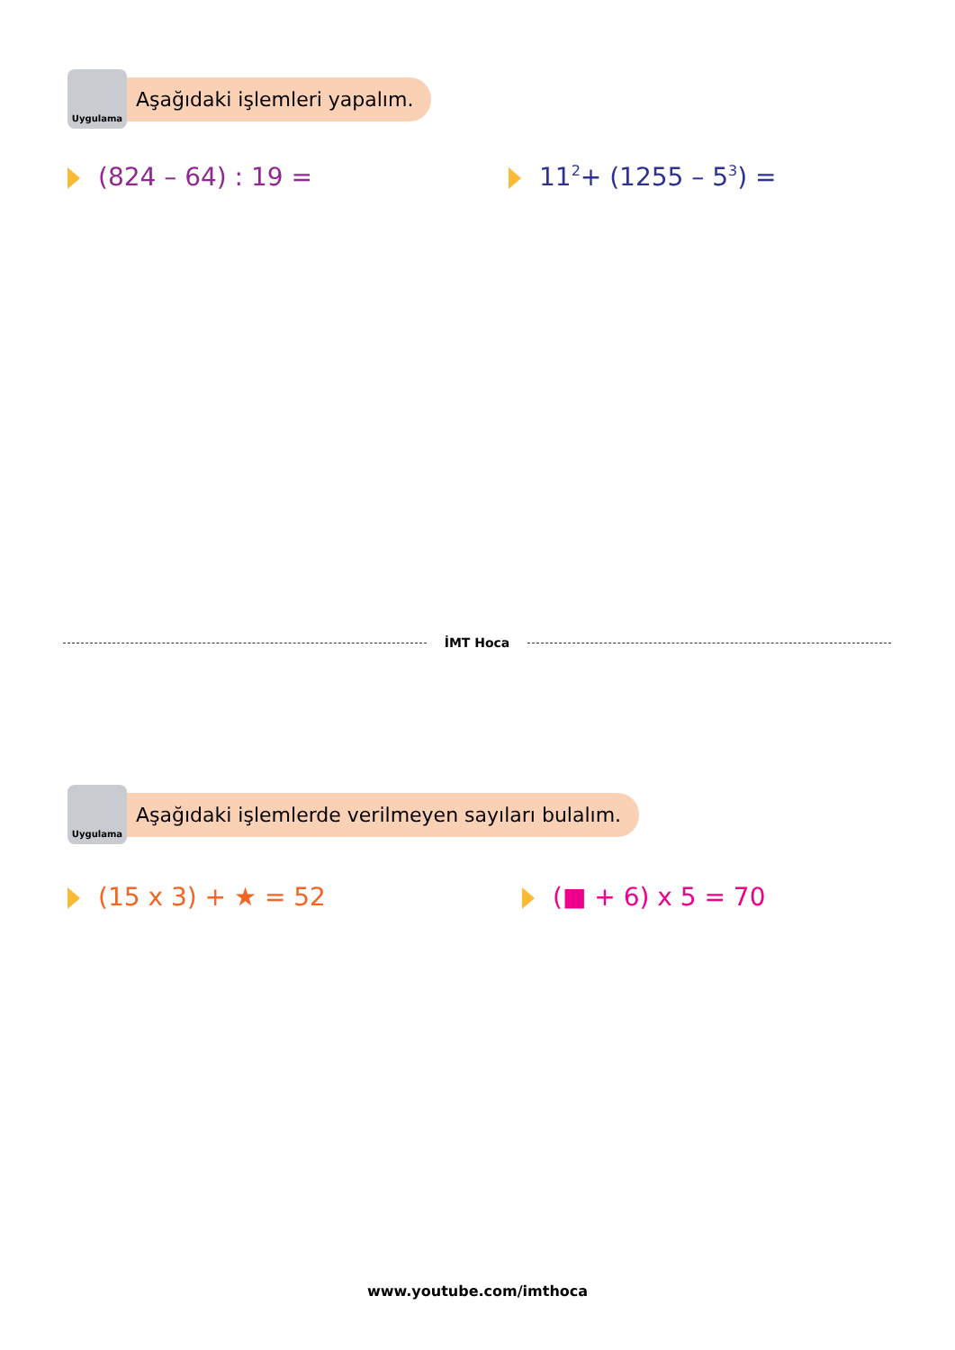Uygulama
Aşağıdaki işlemleri yapalım.
(824 – 64) : 19 = 11<sup>2</sup> + (1255 – 5<sup>3</sup>) =
İMT Hoca
Uygulama
Aşağıdaki işlemlerde verilmeyen sayıları bulalım.
(15 x 3) + ★ = 52 (■ + 6) x 5 = 70
www.youtube.com/imthoca